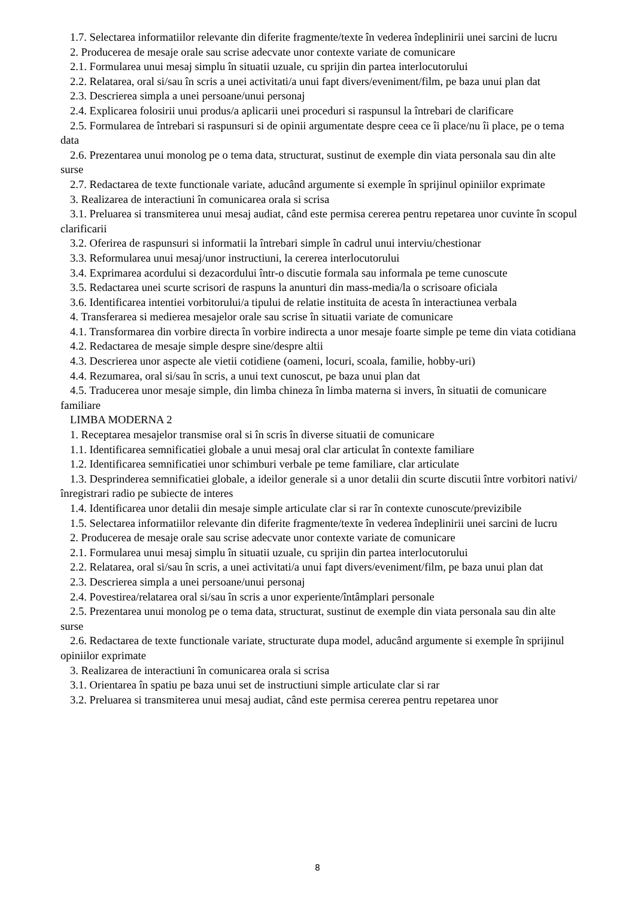1.7. Selectarea informatiilor relevante din diferite fragmente/texte în vederea îndeplinirii unei sarcini de lucru
2. Producerea de mesaje orale sau scrise adecvate unor contexte variate de comunicare
2.1. Formularea unui mesaj simplu în situatii uzuale, cu sprijin din partea interlocutorului
2.2. Relatarea, oral si/sau în scris a unei activitati/a unui fapt divers/eveniment/film, pe baza unui plan dat
2.3. Descrierea simpla a unei persoane/unui personaj
2.4. Explicarea folosirii unui produs/a aplicarii unei proceduri si raspunsul la întrebari de clarificare
2.5. Formularea de întrebari si raspunsuri si de opinii argumentate despre ceea ce îi place/nu îi place, pe o tema data
2.6. Prezentarea unui monolog pe o tema data, structurat, sustinut de exemple din viata personala sau din alte surse
2.7. Redactarea de texte functionale variate, aducând argumente si exemple în sprijinul opiniilor exprimate
3. Realizarea de interactiuni în comunicarea orala si scrisa
3.1. Preluarea si transmiterea unui mesaj audiat, când este permisa cererea pentru repetarea unor cuvinte în scopul clarificarii
3.2. Oferirea de raspunsuri si informatii la întrebari simple în cadrul unui interviu/chestionar
3.3. Reformularea unui mesaj/unor instructiuni, la cererea interlocutorului
3.4. Exprimarea acordului si dezacordului într-o discutie formala sau informala pe teme cunoscute
3.5. Redactarea unei scurte scrisori de raspuns la anunturi din mass-media/la o scrisoare oficiala
3.6. Identificarea intentiei vorbitorului/a tipului de relatie instituita de acesta în interactiunea verbala
4. Transferarea si medierea mesajelor orale sau scrise în situatii variate de comunicare
4.1. Transformarea din vorbire directa în vorbire indirecta a unor mesaje foarte simple pe teme din viata cotidiana
4.2. Redactarea de mesaje simple despre sine/despre altii
4.3. Descrierea unor aspecte ale vietii cotidiene (oameni, locuri, scoala, familie, hobby-uri)
4.4. Rezumarea, oral si/sau în scris, a unui text cunoscut, pe baza unui plan dat
4.5. Traducerea unor mesaje simple, din limba chineza în limba materna si invers, în situatii de comunicare familiare
LIMBA MODERNA 2
1. Receptarea mesajelor transmise oral si în scris în diverse situatii de comunicare
1.1. Identificarea semnificatiei globale a unui mesaj oral clar articulat în contexte familiare
1.2. Identificarea semnificatiei unor schimburi verbale pe teme familiare, clar articulate
1.3. Desprinderea semnificatiei globale, a ideilor generale si a unor detalii din scurte discutii între vorbitori nativi/înregistrari radio pe subiecte de interes
1.4. Identificarea unor detalii din mesaje simple articulate clar si rar în contexte cunoscute/previzibile
1.5. Selectarea informatiilor relevante din diferite fragmente/texte în vederea îndeplinirii unei sarcini de lucru
2. Producerea de mesaje orale sau scrise adecvate unor contexte variate de comunicare
2.1. Formularea unui mesaj simplu în situatii uzuale, cu sprijin din partea interlocutorului
2.2. Relatarea, oral si/sau în scris, a unei activitati/a unui fapt divers/eveniment/film, pe baza unui plan dat
2.3. Descrierea simpla a unei persoane/unui personaj
2.4. Povestirea/relatarea oral si/sau în scris a unor experiente/întâmplari personale
2.5. Prezentarea unui monolog pe o tema data, structurat, sustinut de exemple din viata personala sau din alte surse
2.6. Redactarea de texte functionale variate, structurate dupa model, aducând argumente si exemple în sprijinul opiniilor exprimate
3. Realizarea de interactiuni în comunicarea orala si scrisa
3.1. Orientarea în spatiu pe baza unui set de instructiuni simple articulate clar si rar
3.2. Preluarea si transmiterea unui mesaj audiat, când este permisa cererea pentru repetarea unor
8